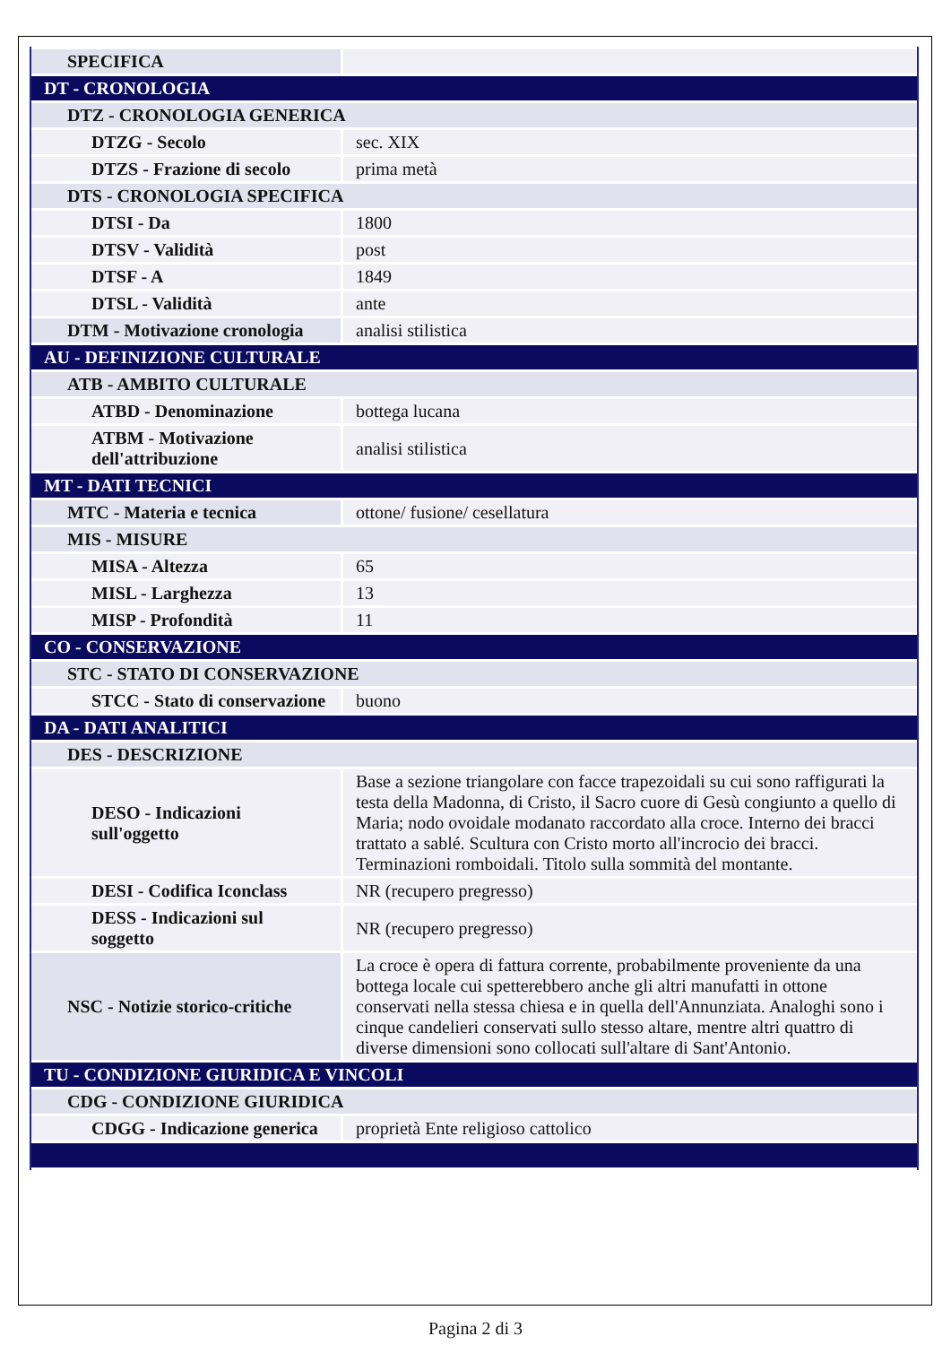| SPECIFICA | |
| DT - CRONOLOGIA | |
| DTZ - CRONOLOGIA GENERICA | |
| DTZG - Secolo | sec. XIX |
| DTZS - Frazione di secolo | prima metà |
| DTS - CRONOLOGIA SPECIFICA | |
| DTSI - Da | 1800 |
| DTSV - Validità | post |
| DTSF - A | 1849 |
| DTSL - Validità | ante |
| DTM - Motivazione cronologia | analisi stilistica |
| AU - DEFINIZIONE CULTURALE | |
| ATB - AMBITO CULTURALE | |
| ATBD - Denominazione | bottega lucana |
| ATBM - Motivazione dell'attribuzione | analisi stilistica |
| MT - DATI TECNICI | |
| MTC - Materia e tecnica | ottone/ fusione/ cesellatura |
| MIS - MISURE | |
| MISA - Altezza | 65 |
| MISL - Larghezza | 13 |
| MISP - Profondità | 11 |
| CO - CONSERVAZIONE | |
| STC - STATO DI CONSERVAZIONE | |
| STCC - Stato di conservazione | buono |
| DA - DATI ANALITICI | |
| DES - DESCRIZIONE | |
| DESO - Indicazioni sull'oggetto | Base a sezione triangolare con facce trapezoidali su cui sono raffigurati la testa della Madonna, di Cristo, il Sacro cuore di Gesù congiunto a quello di Maria; nodo ovoidale modanato raccordato alla croce. Interno dei bracci trattato a sablé. Scultura con Cristo morto all'incrocio dei bracci. Terminazioni romboidali. Titolo sulla sommità del montante. |
| DESI - Codifica Iconclass | NR (recupero pregresso) |
| DESS - Indicazioni sul soggetto | NR (recupero pregresso) |
| NSC - Notizie storico-critiche | La croce è opera di fattura corrente, probabilmente proveniente da una bottega locale cui spetterebbero anche gli altri manufatti in ottone conservati nella stessa chiesa e in quella dell'Annunziata. Analoghi sono i cinque candelieri conservati sullo stesso altare, mentre altri quattro di diverse dimensioni sono collocati sull'altare di Sant'Antonio. |
| TU - CONDIZIONE GIURIDICA E VINCOLI | |
| CDG - CONDIZIONE GIURIDICA | |
| CDGG - Indicazione generica | proprietà Ente religioso cattolico |
Pagina 2 di 3